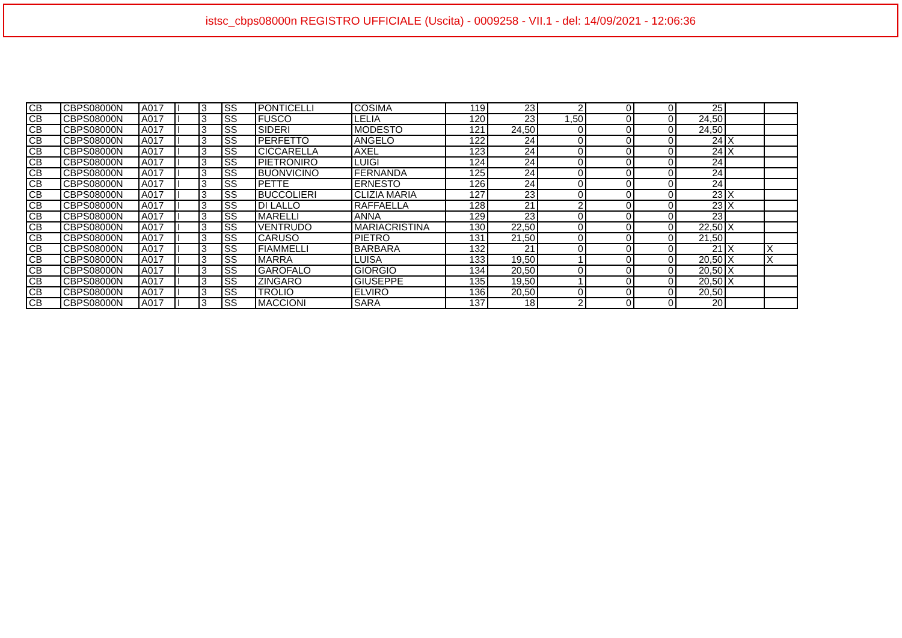istsc_cbps08000n REGISTRO UFFICIALE (Uscita) - 0009258 - VII.1 - del: 14/09/2021 - 12:06:36
| CB | CBPS08000N | A017 | I | 3 | SS | PONTICELLI | COSIMA | 119 | 23 | 2 | 0 | 0 | 25 | | |
| CB | CBPS08000N | A017 | I | 3 | SS | FUSCO | LELIA | 120 | 23 | 1,50 | 0 | 0 | 24,50 | | |
| CB | CBPS08000N | A017 | I | 3 | SS | SIDERI | MODESTO | 121 | 24,50 | 0 | 0 | 0 | 24,50 | | |
| CB | CBPS08000N | A017 | I | 3 | SS | PERFETTO | ANGELO | 122 | 24 | 0 | 0 | 0 | 24 | X | |
| CB | CBPS08000N | A017 | I | 3 | SS | CICCARELLA | AXEL | 123 | 24 | 0 | 0 | 0 | 24 | X | |
| CB | CBPS08000N | A017 | I | 3 | SS | PIETRONIRO | LUIGI | 124 | 24 | 0 | 0 | 0 | 24 | | |
| CB | CBPS08000N | A017 | I | 3 | SS | BUONVICINO | FERNANDA | 125 | 24 | 0 | 0 | 0 | 24 | | |
| CB | CBPS08000N | A017 | I | 3 | SS | PETTE | ERNESTO | 126 | 24 | 0 | 0 | 0 | 24 | | |
| CB | CBPS08000N | A017 | I | 3 | SS | BUCCOLIERI | CLIZIA MARIA | 127 | 23 | 0 | 0 | 0 | 23 | X | |
| CB | CBPS08000N | A017 | I | 3 | SS | DI LALLO | RAFFAELLA | 128 | 21 | 2 | 0 | 0 | 23 | X | |
| CB | CBPS08000N | A017 | I | 3 | SS | MARELLI | ANNA | 129 | 23 | 0 | 0 | 0 | 23 | | |
| CB | CBPS08000N | A017 | I | 3 | SS | VENTRUDO | MARIACRISTINA | 130 | 22,50 | 0 | 0 | 0 | 22,50 | X | |
| CB | CBPS08000N | A017 | I | 3 | SS | CARUSO | PIETRO | 131 | 21,50 | 0 | 0 | 0 | 21,50 | | |
| CB | CBPS08000N | A017 | I | 3 | SS | FIAMMELLI | BARBARA | 132 | 21 | 0 | 0 | 0 | 21 | X | X |
| CB | CBPS08000N | A017 | I | 3 | SS | MARRA | LUISA | 133 | 19,50 | 1 | 0 | 0 | 20,50 | X | X |
| CB | CBPS08000N | A017 | I | 3 | SS | GAROFALO | GIORGIO | 134 | 20,50 | 0 | 0 | 0 | 20,50 | X | |
| CB | CBPS08000N | A017 | I | 3 | SS | ZINGARO | GIUSEPPE | 135 | 19,50 | 1 | 0 | 0 | 20,50 | X | |
| CB | CBPS08000N | A017 | I | 3 | SS | TROLIO | ELVIRO | 136 | 20,50 | 0 | 0 | 0 | 20,50 | | |
| CB | CBPS08000N | A017 | I | 3 | SS | MACCIONI | SARA | 137 | 18 | 2 | 0 | 0 | 20 | | |